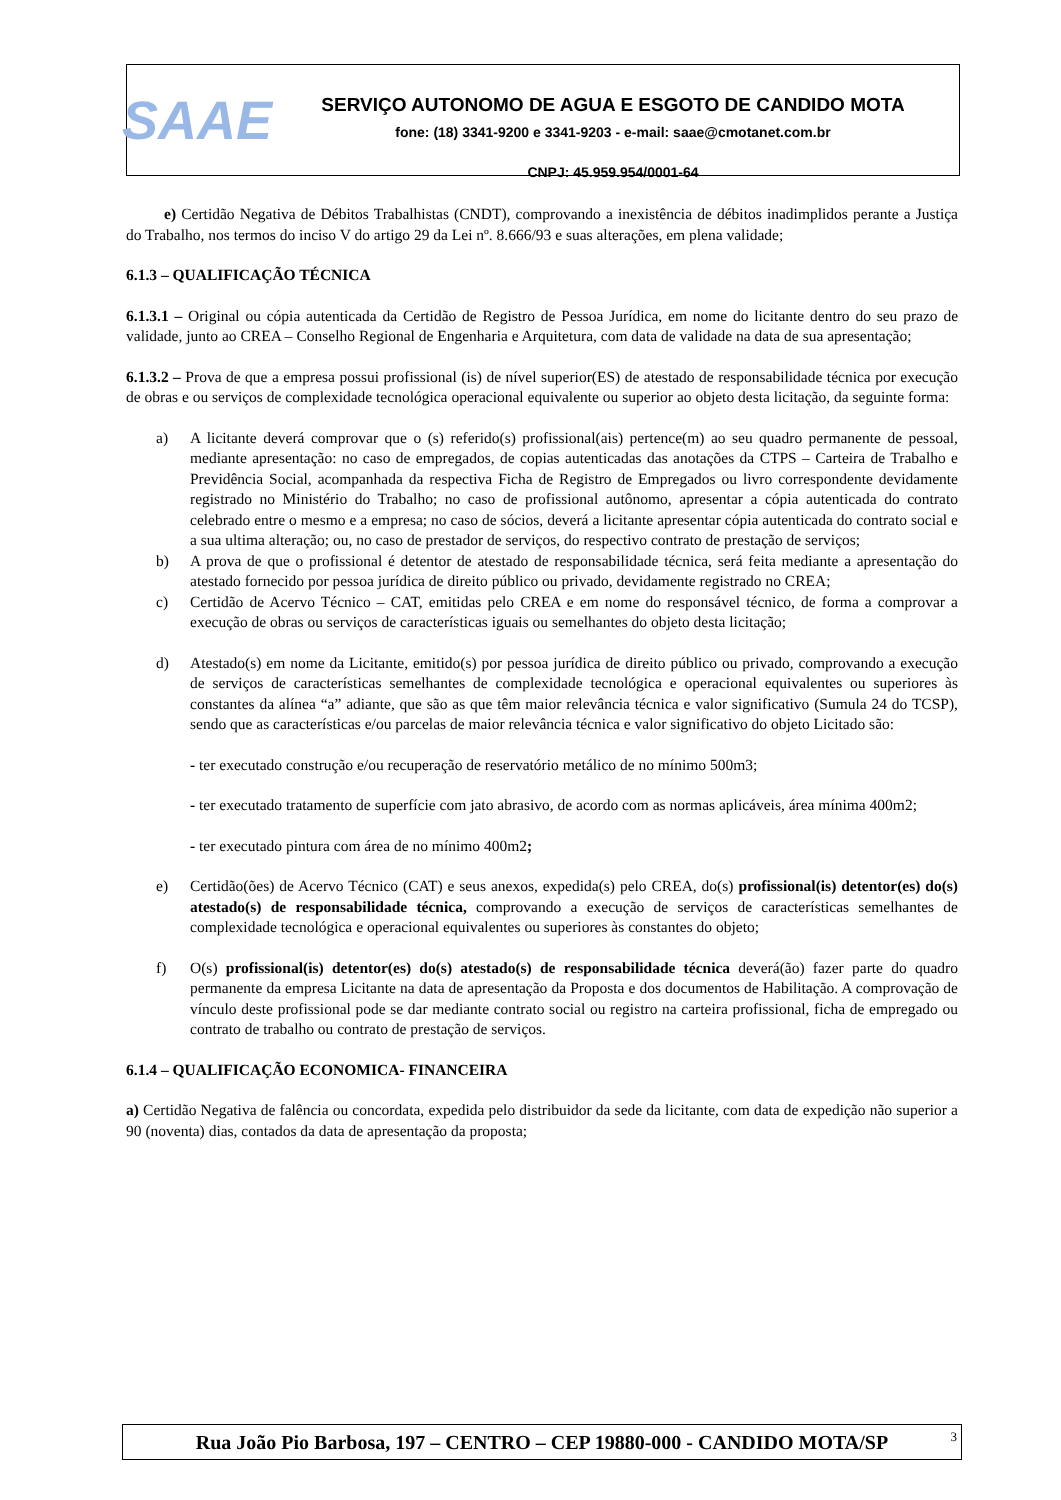SAAE
SERVIÇO AUTONOMO DE AGUA E ESGOTO DE CANDIDO MOTA
fone: (18) 3341-9200 e 3341-9203 - e-mail: saae@cmotanet.com.br
CNPJ: 45.959.954/0001-64
e) Certidão Negativa de Débitos Trabalhistas (CNDT), comprovando a inexistência de débitos inadimplidos perante a Justiça do Trabalho, nos termos do inciso V do artigo 29 da Lei nº. 8.666/93 e suas alterações, em plena validade;
6.1.3 – QUALIFICAÇÃO TÉCNICA
6.1.3.1 – Original ou cópia autenticada da Certidão de Registro de Pessoa Jurídica, em nome do licitante dentro do seu prazo de validade, junto ao CREA – Conselho Regional de Engenharia e Arquitetura, com data de validade na data de sua apresentação;
6.1.3.2 – Prova de que a empresa possui profissional (is) de nível superior(ES) de atestado de responsabilidade técnica por execução de obras e ou serviços de complexidade tecnológica operacional equivalente ou superior ao objeto desta licitação, da seguinte forma:
a) A licitante deverá comprovar que o (s) referido(s) profissional(ais) pertence(m) ao seu quadro permanente de pessoal, mediante apresentação: no caso de empregados, de copias autenticadas das anotações da CTPS – Carteira de Trabalho e Previdência Social, acompanhada da respectiva Ficha de Registro de Empregados ou livro correspondente devidamente registrado no Ministério do Trabalho; no caso de profissional autônomo, apresentar a cópia autenticada do contrato celebrado entre o mesmo e a empresa; no caso de sócios, deverá a licitante apresentar cópia autenticada do contrato social e a sua ultima alteração; ou, no caso de prestador de serviços, do respectivo contrato de prestação de serviços;
b) A prova de que o profissional é detentor de atestado de responsabilidade técnica, será feita mediante a apresentação do atestado fornecido por pessoa jurídica de direito público ou privado, devidamente registrado no CREA;
c) Certidão de Acervo Técnico – CAT, emitidas pelo CREA e em nome do responsável técnico, de forma a comprovar a execução de obras ou serviços de características iguais ou semelhantes do objeto desta licitação;
d) Atestado(s) em nome da Licitante, emitido(s) por pessoa jurídica de direito público ou privado, comprovando a execução de serviços de características semelhantes de complexidade tecnológica e operacional equivalentes ou superiores às constantes da alínea “a” adiante, que são as que têm maior relevância técnica e valor significativo (Sumula 24 do TCSP), sendo que as características e/ou parcelas de maior relevância técnica e valor significativo do objeto Licitado são:
- ter executado construção e/ou recuperação de reservatório metálico de no mínimo 500m3;
- ter executado tratamento de superfície com jato abrasivo, de acordo com as normas aplicáveis, área mínima 400m2;
- ter executado pintura com área de no mínimo 400m2;
e) Certidão(ões) de Acervo Técnico (CAT) e seus anexos, expedida(s) pelo CREA, do(s) profissional(is) detentor(es) do(s) atestado(s) de responsabilidade técnica, comprovando a execução de serviços de características semelhantes de complexidade tecnológica e operacional equivalentes ou superiores às constantes do objeto;
f) O(s) profissional(is) detentor(es) do(s) atestado(s) de responsabilidade técnica deverá(ão) fazer parte do quadro permanente da empresa Licitante na data de apresentação da Proposta e dos documentos de Habilitação. A comprovação de vínculo deste profissional pode se dar mediante contrato social ou registro na carteira profissional, ficha de empregado ou contrato de trabalho ou contrato de prestação de serviços.
6.1.4 – QUALIFICAÇÃO ECONOMICA- FINANCEIRA
a) Certidão Negativa de falência ou concordata, expedida pelo distribuidor da sede da licitante, com data de expedição não superior a 90 (noventa) dias, contados da data de apresentação da proposta;
Rua João Pio Barbosa, 197 – CENTRO – CEP 19880-000 - CANDIDO MOTA/SP 3